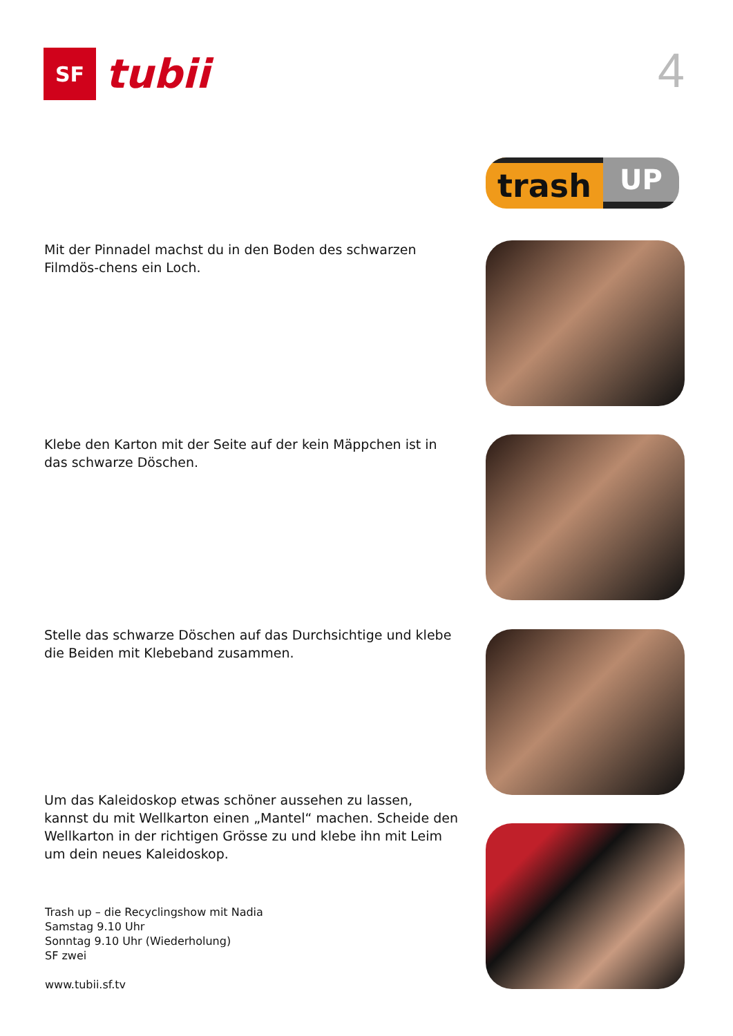SF
tubii
4
trash
UP
Mit der Pinnadel machst du in den Boden des schwarzen Filmdös-chens ein Loch.
Klebe den Karton mit der Seite auf der kein Mäppchen ist in das schwarze Döschen.
Stelle das schwarze Döschen auf das Durchsichtige und klebe die Beiden mit Klebeband zusammen.
Um das Kaleidoskop etwas schöner aussehen zu lassen, kannst du mit Wellkarton einen „Mantel“ machen. Scheide den Wellkarton in der richtigen Grösse zu und klebe ihn mit Leim um dein neues Kaleidoskop.
Trash up – die Recyclingshow mit Nadia
Samstag 9.10 Uhr
Sonntag 9.10 Uhr (Wiederholung)
SF zwei
www.tubii.sf.tv